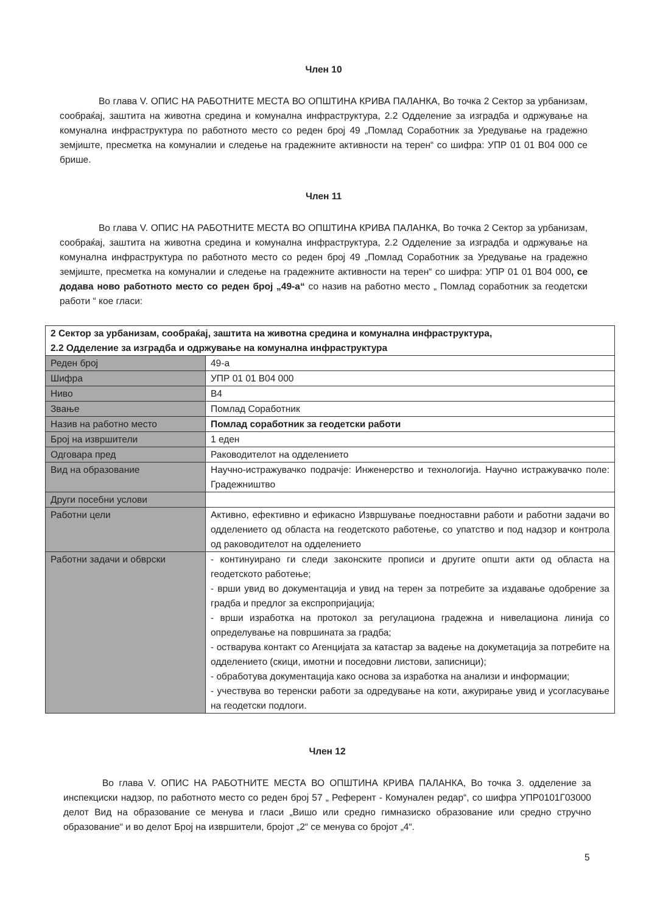Член 10
Во глава V. ОПИС НА РАБОТНИТЕ МЕСТА ВО ОПШТИНА КРИВА ПАЛАНКА, Во точка 2 Сектор за урбанизам, сообраќај, заштита на животна средина и комунална инфраструктура, 2.2 Одделение за изградба и одржување на комунална инфраструктура по работното место со реден број 49 „Помлад Соработник за Уредување на градежно земјиште, пресметка на комуналии и следење на градежните активности на терен“ со шифра: УПР 01 01 В04 000 се брише.
Член 11
Во глава V. ОПИС НА РАБОТНИТЕ МЕСТА ВО ОПШТИНА КРИВА ПАЛАНКА, Во точка 2 Сектор за урбанизам, сообраќај, заштита на животна средина и комунална инфраструктура, 2.2 Одделение за изградба и одржување на комунална инфраструктура по работното место со реден број 49 „Помлад Соработник за Уредување на градежно земјиште, пресметка на комуналии и следење на градежните активности на терен“ со шифра: УПР 01 01 В04 000, се додава ново работното место со реден број „49-а“ со назив на работно место „ Помлад соработник за геодетски работи “ кое гласи:
| 2 Сектор за урбанизам, сообраќај, заштита на животна средина и комунална инфраструктура, 2.2 Одделение за изградба и одржување на комунална инфраструктура | |
| Реден број | 49-а |
| Шифра | УПР 01 01 В04 000 |
| Ниво | В4 |
| Звање | Помлад Соработник |
| Назив на работно место | Помлад соработник за геодетски работи |
| Број на извршители | 1 еден |
| Одговара пред | Раководителот на одделението |
| Вид на образование | Научно-истражувачко подрачје: Инженерство и технологија. Научно истражувачко поле: Градежништво |
| Други посебни услови | |
| Работни цели | Активно, ефективно и ефикасно Извршување поедноставни работи и работни задачи во одделението од областа на геодетското работење, со упатство и под надзор и контрола од раководителот на одделението |
| Работни задачи и обврски | - континуирано ги следи законските прописи и другите општи акти од областа на геодетското работење; - врши увид во документација и увид на терен за потребите за издавање одобрение за градба и предлог за експропријација; - врши изработка на протокол за регулациона градежна и нивелациона линија со определување на површината за градба; - остварува контакт со Агенцијата за катастар за вадење на докуметација за потребите на одделението (скици, имотни и поседовни листови, записници); - обработува документација како основа за изработка на анализи и информации; - учествува во теренски работи за одредување на коти, ажурирање увид и усогласување на геодетски подлоги. |
Член 12
Во глава V. ОПИС НА РАБОТНИТЕ МЕСТА ВО ОПШТИНА КРИВА ПАЛАНКА, Во точка 3. одделение за инспекциски надзор, по работното место со реден број 57 „ Референт - Комунален редар“, со шифра УПР0101Г03000 делот Вид на образование се менува и гласи „Вишо или средно гимназиско образование или средно стручно образование“ и во делот Број на извршители, бројот „2“ се менува со бројот „4“.
5